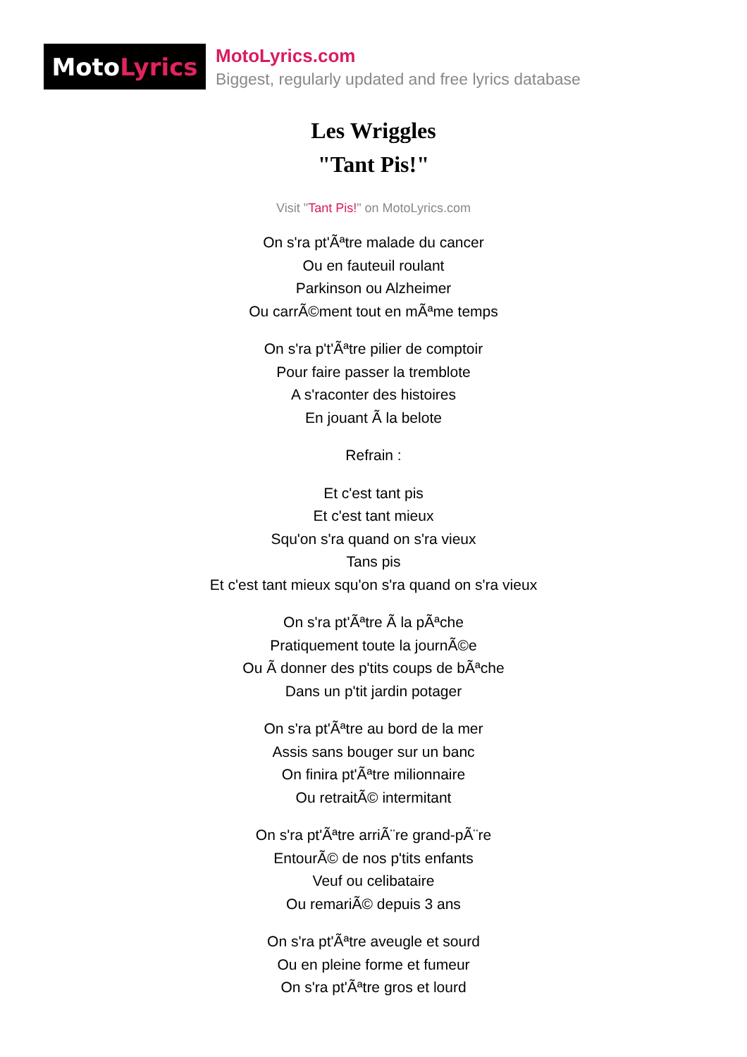Moto Lyrics
MotoLyrics.com
Biggest, regularly updated and free lyrics database
Les Wriggles
"Tant Pis!"
Visit "Tant Pis!" on MotoLyrics.com
On s'ra pt'Ãªtre malade du cancer
Ou en fauteuil roulant
Parkinson ou Alzheimer
Ou carrÃ©ment tout en mÃªme temps
On s'ra p't'Ãªtre pilier de comptoir
Pour faire passer la tremblote
A s'raconter des histoires
En jouant Ã la belote
Refrain :
Et c'est tant pis
Et c'est tant mieux
Squ'on s'ra quand on s'ra vieux
Tans pis
Et c'est tant mieux squ'on s'ra quand on s'ra vieux
On s'ra pt'Ãªtre Ã la pÃªche
Pratiquement toute la journÃ©e
Ou Ã donner des p'tits coups de bÃªche
Dans un p'tit jardin potager
On s'ra pt'Ãªtre au bord de la mer
Assis sans bouger sur un banc
On finira pt'Ãªtre milionnaire
Ou retraitÃ© intermitant
On s'ra pt'Ãªtre arriÃ¨re grand-pÃ¨re
EntourÃ© de nos p'tits enfants
Veuf ou celibataire
Ou remariÃ© depuis 3 ans
On s'ra pt'Ãªtre aveugle et sourd
Ou en pleine forme et fumeur
On s'ra pt'Ãªtre gros et lourd